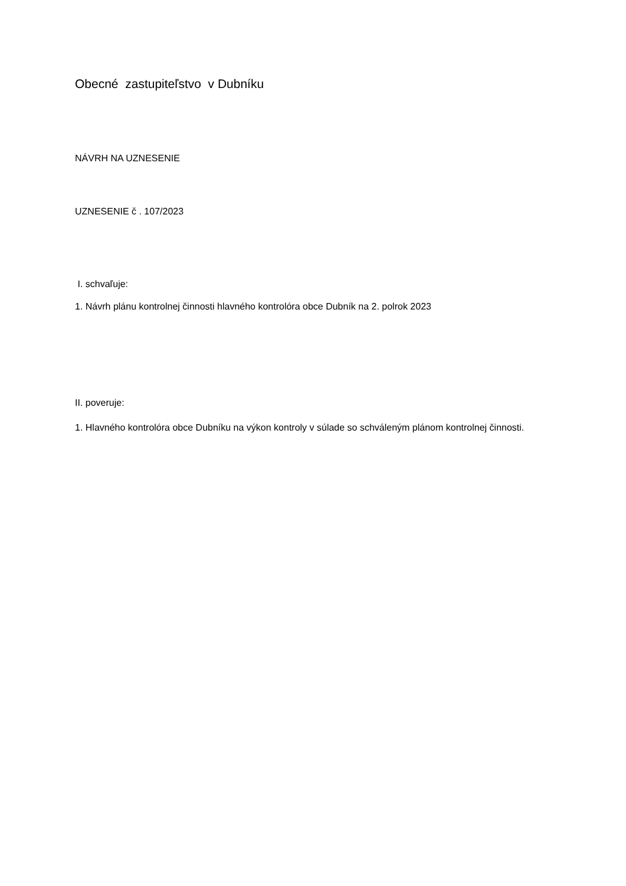Obecné zastupiteľstvo v Dubníku
NÁVRH NA UZNESENIE
UZNESENIE č . 107/2023
I. schvaľuje:
1. Návrh plánu kontrolnej činnosti hlavného kontrolóra obce Dubník na 2. polrok 2023
II. poveruje:
1. Hlavného kontrolóra obce Dubníku na výkon kontroly v súlade so schváleným plánom kontrolnej činnosti.